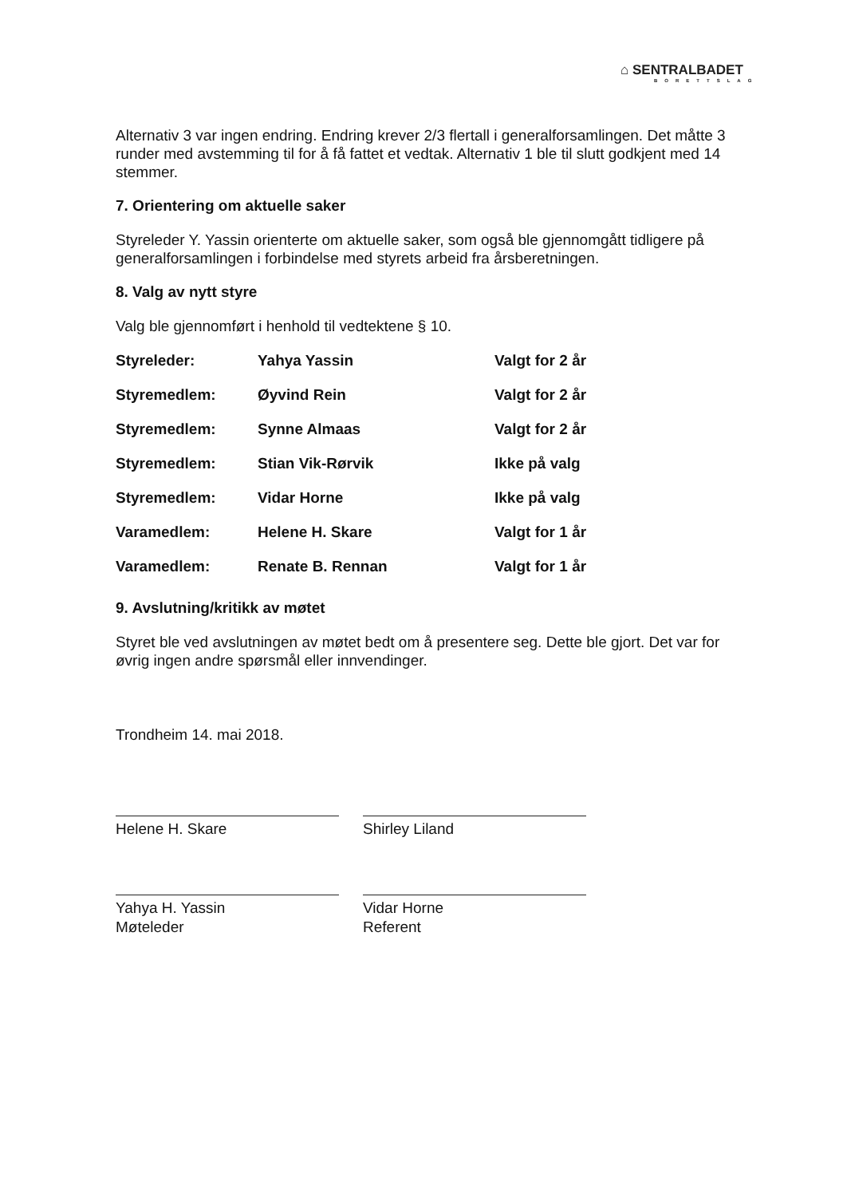⌂ SENTRALBADET
BORETTSLAG
Alternativ 3 var ingen endring. Endring krever 2/3 flertall i generalforsamlingen. Det måtte 3 runder med avstemming til for å få fattet et vedtak. Alternativ 1 ble til slutt godkjent med 14 stemmer.
7. Orientering om aktuelle saker
Styreleder Y. Yassin orienterte om aktuelle saker, som også ble gjennomgått tidligere på generalforsamlingen i forbindelse med styrets arbeid fra årsberetningen.
8. Valg av nytt styre
Valg ble gjennomført i henhold til vedtektene § 10.
| Styreleder: | Yahya Yassin | Valgt for 2 år |
| Styremedlem: | Øyvind Rein | Valgt for 2 år |
| Styremedlem: | Synne Almaas | Valgt for 2 år |
| Styremedlem: | Stian Vik-Rørvik | Ikke på valg |
| Styremedlem: | Vidar Horne | Ikke på valg |
| Varamedlem: | Helene H. Skare | Valgt for 1 år |
| Varamedlem: | Renate B. Rennan | Valgt for 1 år |
9. Avslutning/kritikk av møtet
Styret ble ved avslutningen av møtet bedt om å presentere seg. Dette ble gjort. Det var for øvrig ingen andre spørsmål eller innvendinger.
Trondheim 14. mai 2018.
Helene H. Skare Shirley Liland
Yahya H. Yassin
Møteleder
Vidar Horne
Referent